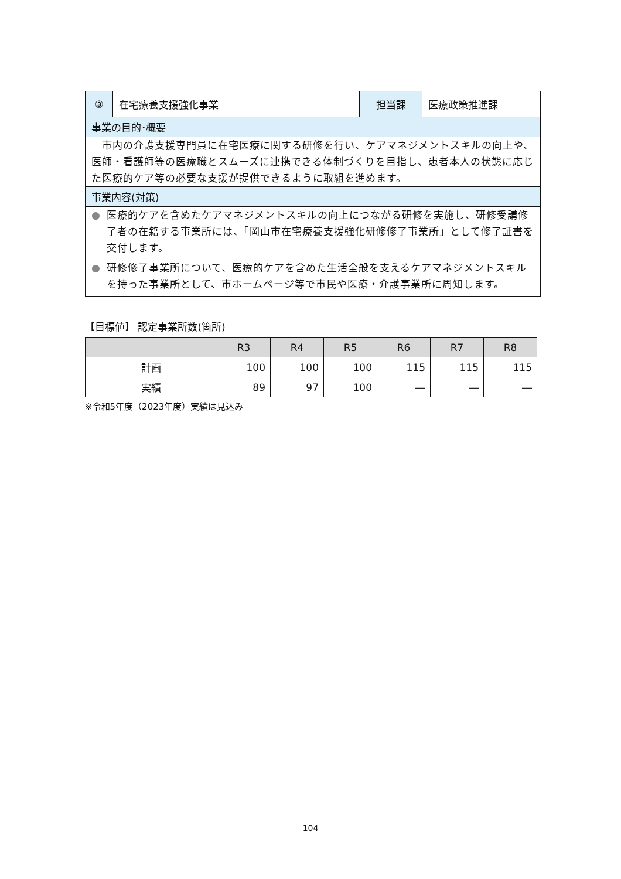| ③ | 在宅療養支援強化事業 | 担当課 | 医療政策推進課 |
| 事業の目的･概要 | | | |
| 市内の介護支援専門員に在宅医療に関する研修を行い、ケアマネジメントスキルの向上や、医師・看護師等の医療職とスムーズに連携できる体制づくりを目指し、患者本人の状態に応じた医療的ケア等の必要な支援が提供できるように取組を進めます。 | | | |
| 事業内容(対策) | | | |
| ● 医療的ケアを含めたケアマネジメントスキルの向上につながる研修を実施し、研修受講修了者の在籍する事業所には、「岡山市在宅療養支援強化研修修了事業所」として修了証書を交付します。 ● 研修修了事業所について、医療的ケアを含めた生活全般を支えるケアマネジメントスキルを持った事業所として、市ホームページ等で市民や医療・介護事業所に周知します。 | | | |
【目標値】 認定事業所数(箇所)
| | R3 | R4 | R5 | R6 | R7 | R8 |
| --- | --- | --- | --- | --- | --- | --- |
| 計画 | 100 | 100 | 100 | 115 | 115 | 115 |
| 実績 | 89 | 97 | 100 | ― | ― | ― |
※令和5年度（2023年度）実績は見込み
104